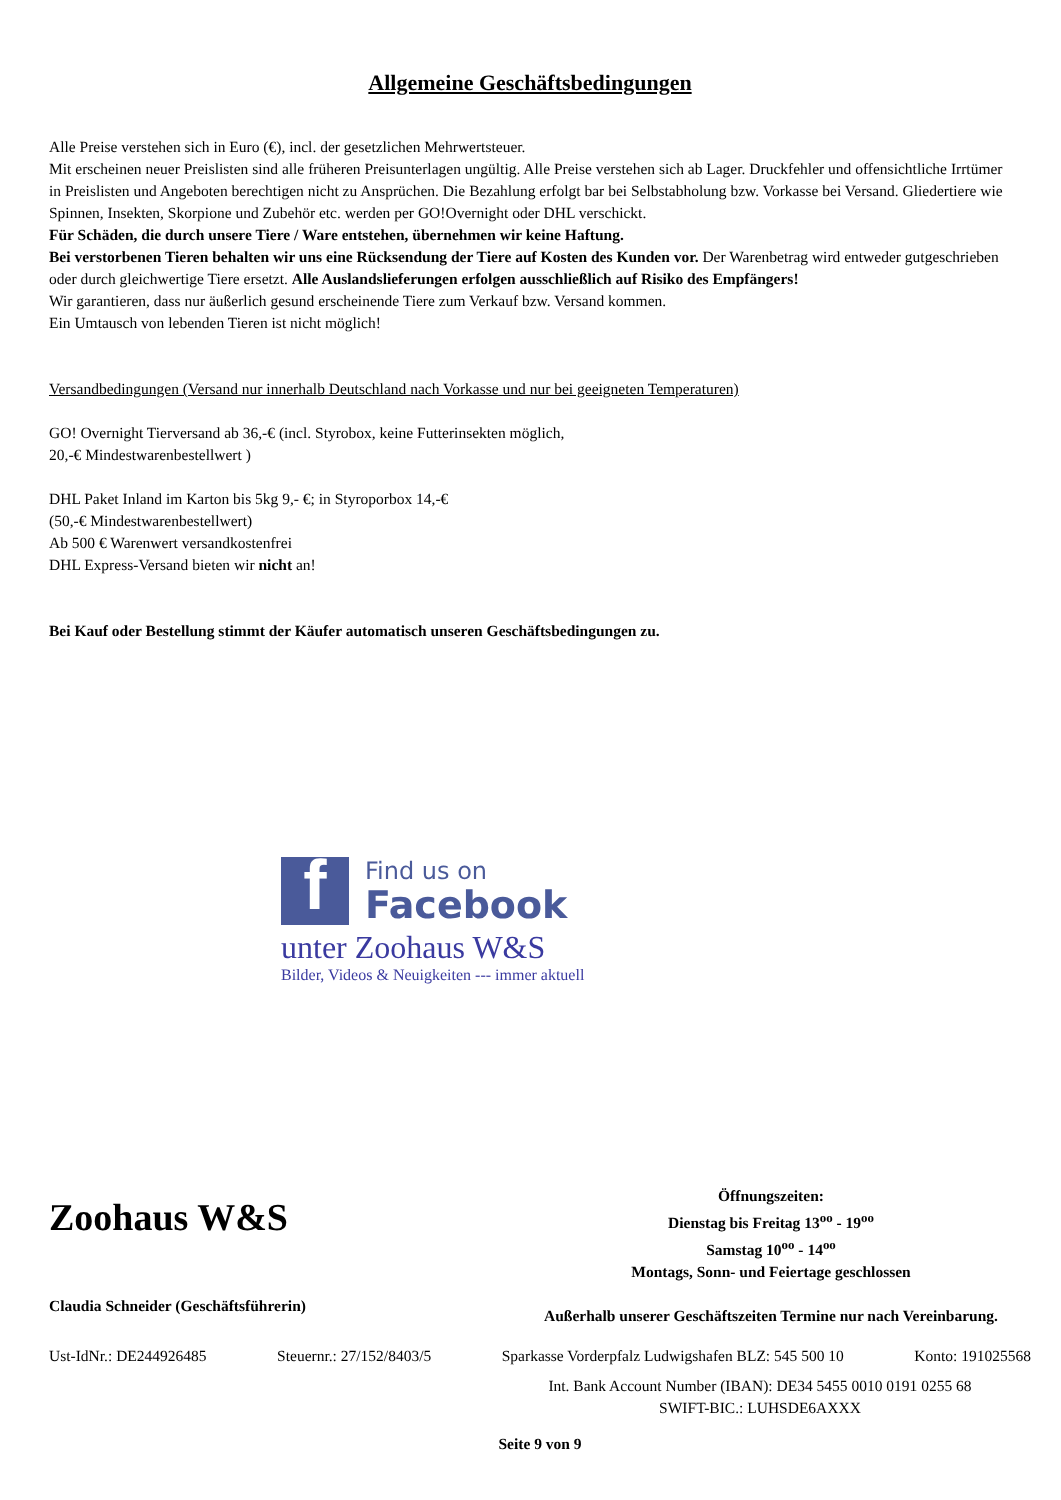Allgemeine Geschäftsbedingungen
Alle Preise verstehen sich in Euro (€), incl. der gesetzlichen Mehrwertsteuer.
Mit erscheinen neuer Preislisten sind alle früheren Preisunterlagen ungültig. Alle Preise verstehen sich ab Lager. Druckfehler und offensichtliche Irrtümer in Preislisten und Angeboten berechtigen nicht zu Ansprüchen. Die Bezahlung erfolgt bar bei Selbstabholung bzw. Vorkasse bei Versand. Gliedertiere wie Spinnen, Insekten, Skorpione und Zubehör etc. werden per GO!Overnight oder DHL verschickt.
Für Schäden, die durch unsere Tiere / Ware entstehen, übernehmen wir keine Haftung.
Bei verstorbenen Tieren behalten wir uns eine Rücksendung der Tiere auf Kosten des Kunden vor. Der Warenbetrag wird entweder gutgeschrieben oder durch gleichwertige Tiere ersetzt. Alle Auslandslieferungen erfolgen ausschließlich auf Risiko des Empfängers!
Wir garantieren, dass nur äußerlich gesund erscheinende Tiere zum Verkauf bzw. Versand kommen.
Ein Umtausch von lebenden Tieren ist nicht möglich!
Versandbedingungen (Versand nur innerhalb Deutschland nach Vorkasse und nur bei geeigneten Temperaturen)
GO! Overnight Tierversand ab 36,-€ (incl. Styrobox, keine Futterinsekten möglich,
20,-€ Mindestwarenbestellwert )
DHL Paket Inland im Karton bis 5kg 9,- €; in Styroporbox 14,-€
(50,-€ Mindestwarenbestellwert)
Ab 500 € Warenwert versandkostenfrei
DHL Express-Versand bieten wir nicht an!
Bei Kauf oder Bestellung stimmt der Käufer automatisch unseren Geschäftsbedingungen zu.
f
Find us on
Facebook
unter Zoohaus W&S
Bilder, Videos & Neuigkeiten --- immer aktuell
Zoohaus W&S
Claudia Schneider (Geschäftsführerin)
Öffnungszeiten:
Dienstag bis Freitag 13<sup>oo</sup> - 19<sup>oo</sup>
Samstag 10<sup>oo</sup> - 14<sup>oo</sup>
Montags, Sonn- und Feiertage geschlossen
Außerhalb unserer Geschäftszeiten Termine nur nach Vereinbarung.
Ust-IdNr.: DE244926485 Steuernr.: 27/152/8403/5 Sparkasse Vorderpfalz Ludwigshafen BLZ: 545 500 10 Konto: 191025568
Int. Bank Account Number (IBAN): DE34 5455 0010 0191 0255 68
SWIFT-BIC.: LUHSDE6AXXX
Seite 9 von 9